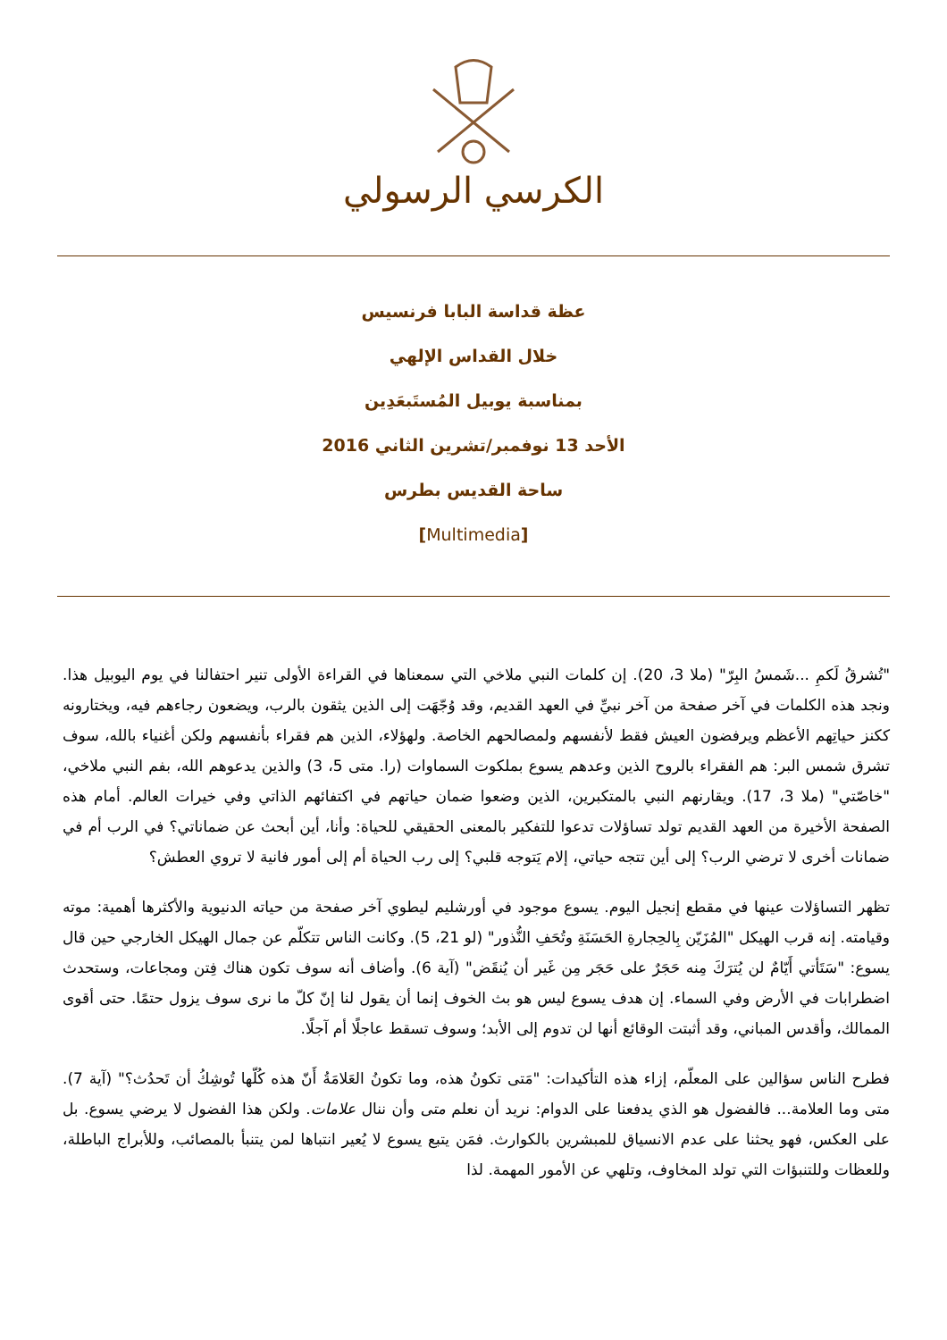الكرسي الرسولي
عظة قداسة البابا فرنسيس
خلال القداس الإلهي
بمناسبة يوبيل المُستَبعَدِين
الأحد 13 نوفمبر/تشرين الثاني 2016
ساحة القديس بطرس
[Multimedia]
"تُشرقُ لَكمِ ...شَمسُ البِرّ" (ملا 3، 20). إن كلمات النبي ملاخي التي سمعناها في القراءة الأولى تنير احتفالنا في يوم اليوبيل هذا. ونجد هذه الكلمات في آخر صفحة من آخر نبيِّ في العهد القديم، وقد وُجّهَت إلى الذين يثقون بالرب، ويضعون رجاءهم فيه، ويختارونه ككنز حياتِهم الأعظم ويرفضون العيش فقط لأنفسهم ولمصالحهم الخاصة. ولهؤلاء، الذين هم فقراء بأنفسهم ولكن أغنياء بالله، سوف تشرق شمس البر: هم الفقراء بالروح الذين وعدهم يسوع بملكوت السماوات (را. متى 5، 3) والذين يدعوهم الله، بفم النبي ملاخي، "خاصّتي" (ملا 3، 17). ويقارنهم النبي بالمتكبرين، الذين وضعوا ضمان حياتهم في اكتفائهم الذاتي وفي خيرات العالم. أمام هذه الصفحة الأخيرة من العهد القديم تولد تساؤلات تدعوا للتفكير بالمعنى الحقيقي للحياة: وأنا، أين أبحث عن ضماناتي؟ في الرب أم في ضمانات أخرى لا ترضي الرب؟ إلى أين تتجه حياتي، إلام يَتوجه قلبي؟ إلى رب الحياة أم إلى أمور فانية لا تروي العطش؟
تظهر التساؤلات عينها في مقطع إنجيل اليوم. يسوع موجود في أورشليم ليطوي آخر صفحة من حياته الدنيوية والأكثرها أهمية: موته وقيامته. إنه قرب الهيكل "المُزَيّن بِالحِجارةِ الحَسَنَةِ وتُحَفِ النُّذور" (لو 21، 5). وكانت الناس تتكلّم عن جمال الهيكل الخارجي حين قال يسوع: "سَتَأتي أَيّامٌ لن يُترَكَ مِنه حَجَرٌ على حَجَر مِن غَير أن يُنقَض" (آية 6). وأضاف أنه سوف تكون هناك فِتن ومجاعات، وستحدث اضطرابات في الأرض وفي السماء. إن هدف يسوع ليس هو بث الخوف إنما أن يقول لنا إنّ كلّ ما نرى سوف يزول حتمًا. حتى أقوى الممالك، وأقدس المباني، وقد أثبتت الوقائع أنها لن تدوم إلى الأبد؛ وسوف تسقط عاجلًا أم آجلًا.
فطرح الناس سؤالين على المعلّم، إزاء هذه التأكيدات: "مَتى تكونُ هذه، وما تكونُ العَلامَةُ أَنّ هذه كُلّها تُوشِكُ أن تَحدُث؟" (آية 7). متى وما العلامة... فالفضول هو الذي يدفعنا على الدوام: نريد أن نعلم متى وأن ننال علامات. ولكن هذا الفضول لا يرضي يسوع. بل على العكس، فهو يحثنا على عدم الانسياق للمبشرين بالكوارث. فمَن يتبع يسوع لا يُعير انتباها لمن يتنبأ بالمصائب، وللأبراج الباطلة، وللعظات وللتنبؤات التي تولد المخاوف، وتلهي عن الأمور المهمة. لذا